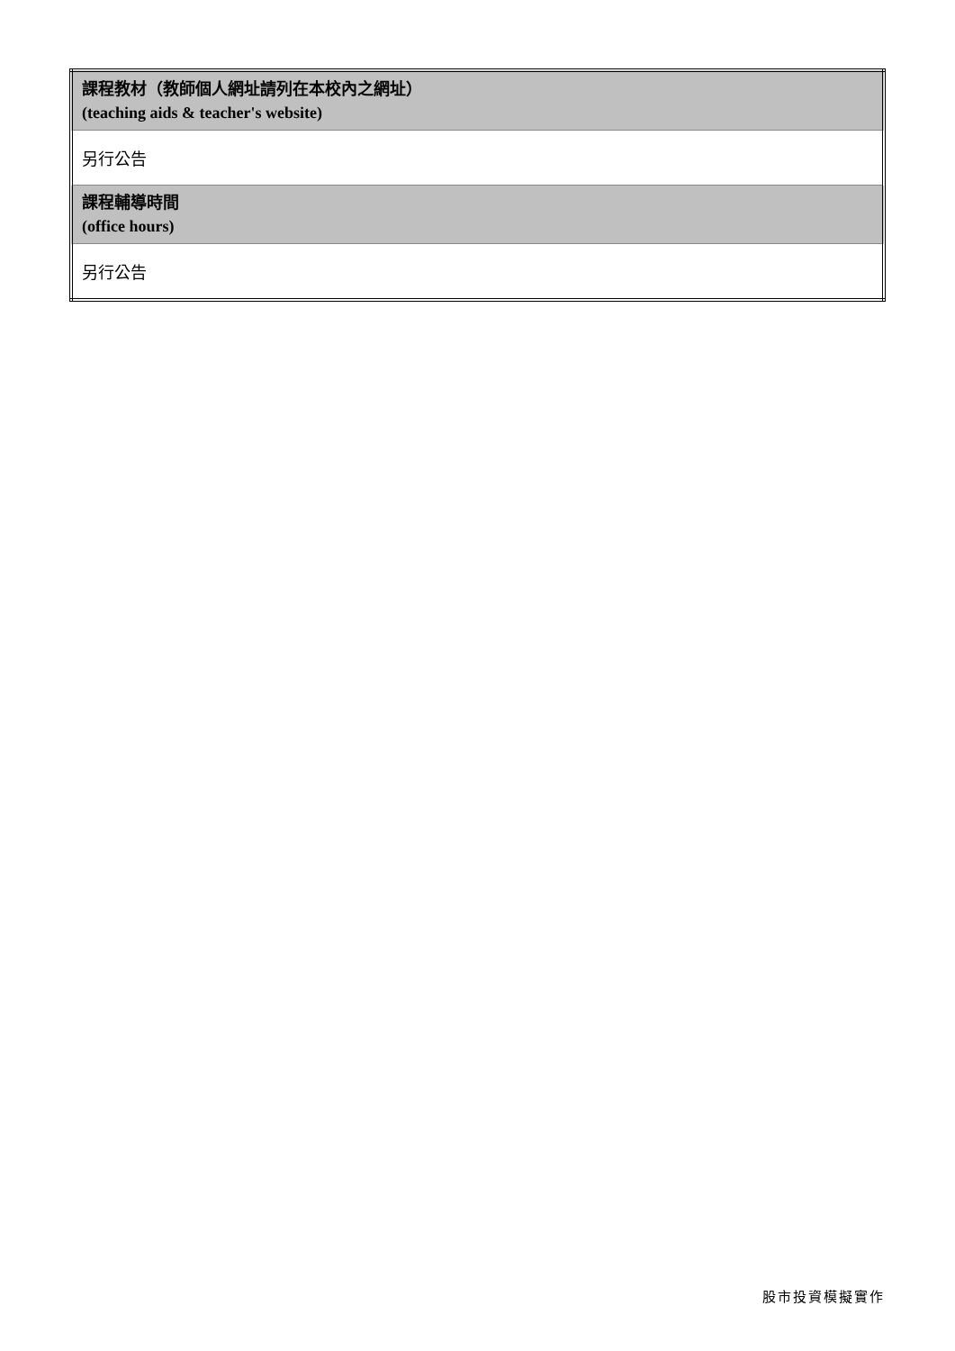| 課程教材（教師個人網址請列在本校內之網址） (teaching aids & teacher's website) |
| 另行公告 |
| 課程輔導時間 (office hours) |
| 另行公告 |
股市投資模擬實作